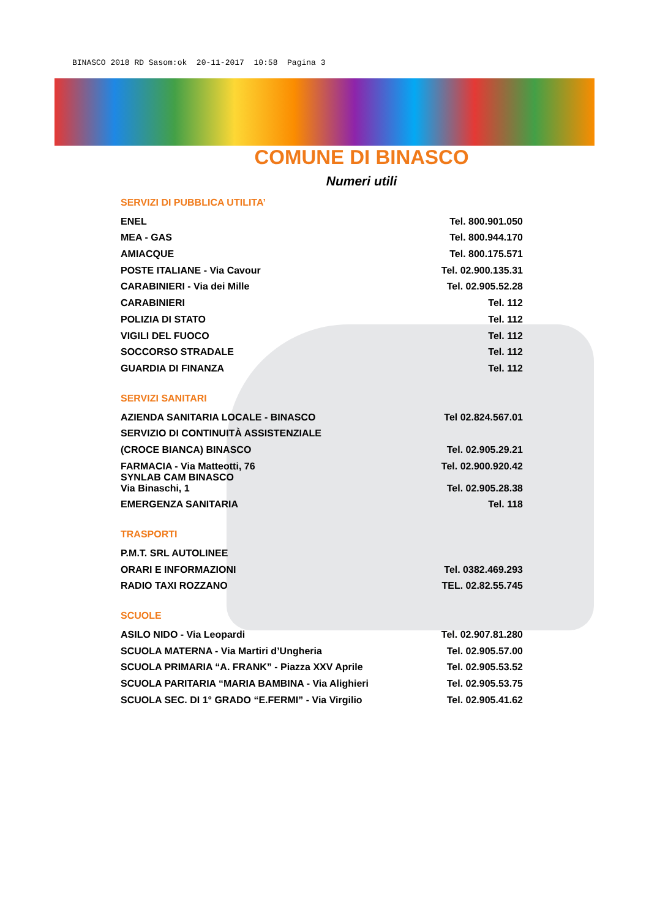BINASCO 2018 RD Sasom:ok 20-11-2017 10:58 Pagina 3
COMUNE DI BINASCO
Numeri utili
SERVIZI DI PUBBLICA UTILITA’
| ENEL | Tel. 800.901.050 |
| MEA - GAS | Tel. 800.944.170 |
| AMIACQUE | Tel. 800.175.571 |
| POSTE ITALIANE - Via Cavour | Tel. 02.900.135.31 |
| CARABINIERI - Via dei Mille | Tel. 02.905.52.28 |
| CARABINIERI | Tel. 112 |
| POLIZIA DI STATO | Tel. 112 |
| VIGILI DEL FUOCO | Tel. 112 |
| SOCCORSO STRADALE | Tel. 112 |
| GUARDIA DI FINANZA | Tel. 112 |
SERVIZI SANITARI
| AZIENDA SANITARIA LOCALE - BINASCO | Tel 02.824.567.01 |
| SERVIZIO DI CONTINUITÀ ASSISTENZIALE | |
| (CROCE BIANCA) BINASCO | Tel. 02.905.29.21 |
| FARMACIA - Via Matteotti, 76 | Tel. 02.900.920.42 |
| SYNLAB CAM BINASCO Via Binaschi, 1 | Tel. 02.905.28.38 |
| EMERGENZA SANITARIA | Tel. 118 |
TRASPORTI
| P.M.T. SRL AUTOLINEE | |
| ORARI E INFORMAZIONI | Tel. 0382.469.293 |
| RADIO TAXI ROZZANO | TEL. 02.82.55.745 |
SCUOLE
| ASILO NIDO - Via Leopardi | Tel. 02.907.81.280 |
| SCUOLA MATERNA - Via Martiri d’Ungheria | Tel. 02.905.57.00 |
| SCUOLA PRIMARIA “A. FRANK” - Piazza XXV Aprile | Tel. 02.905.53.52 |
| SCUOLA PARITARIA “MARIA BAMBINA - Via Alighieri | Tel. 02.905.53.75 |
| SCUOLA SEC. DI 1° GRADO “E.FERMI” - Via Virgilio | Tel. 02.905.41.62 |